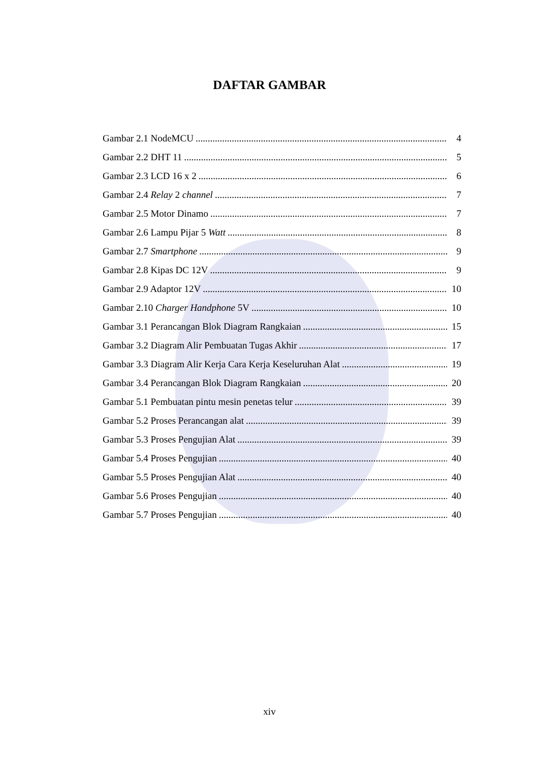DAFTAR GAMBAR
Gambar 2.1 NodeMCU 4
Gambar 2.2 DHT 11 5
Gambar 2.3 LCD 16 x 2 6
Gambar 2.4 Relay 2 channel 7
Gambar 2.5 Motor Dinamo 7
Gambar 2.6 Lampu Pijar 5 Watt 8
Gambar 2.7 Smartphone 9
Gambar 2.8 Kipas DC 12V 9
Gambar 2.9 Adaptor 12V 10
Gambar 2.10 Charger Handphone 5V 10
Gambar 3.1 Perancangan Blok Diagram Rangkaian 15
Gambar 3.2 Diagram Alir Pembuatan Tugas Akhir 17
Gambar 3.3 Diagram Alir Kerja Cara Kerja Keseluruhan Alat 19
Gambar 3.4 Perancangan Blok Diagram Rangkaian 20
Gambar 5.1 Pembuatan pintu mesin penetas telur 39
Gambar 5.2 Proses Perancangan alat 39
Gambar 5.3 Proses Pengujian Alat 39
Gambar 5.4 Proses Pengujian 40
Gambar 5.5 Proses Pengujian Alat 40
Gambar 5.6 Proses Pengujian 40
Gambar 5.7 Proses Pengujian 40
xiv